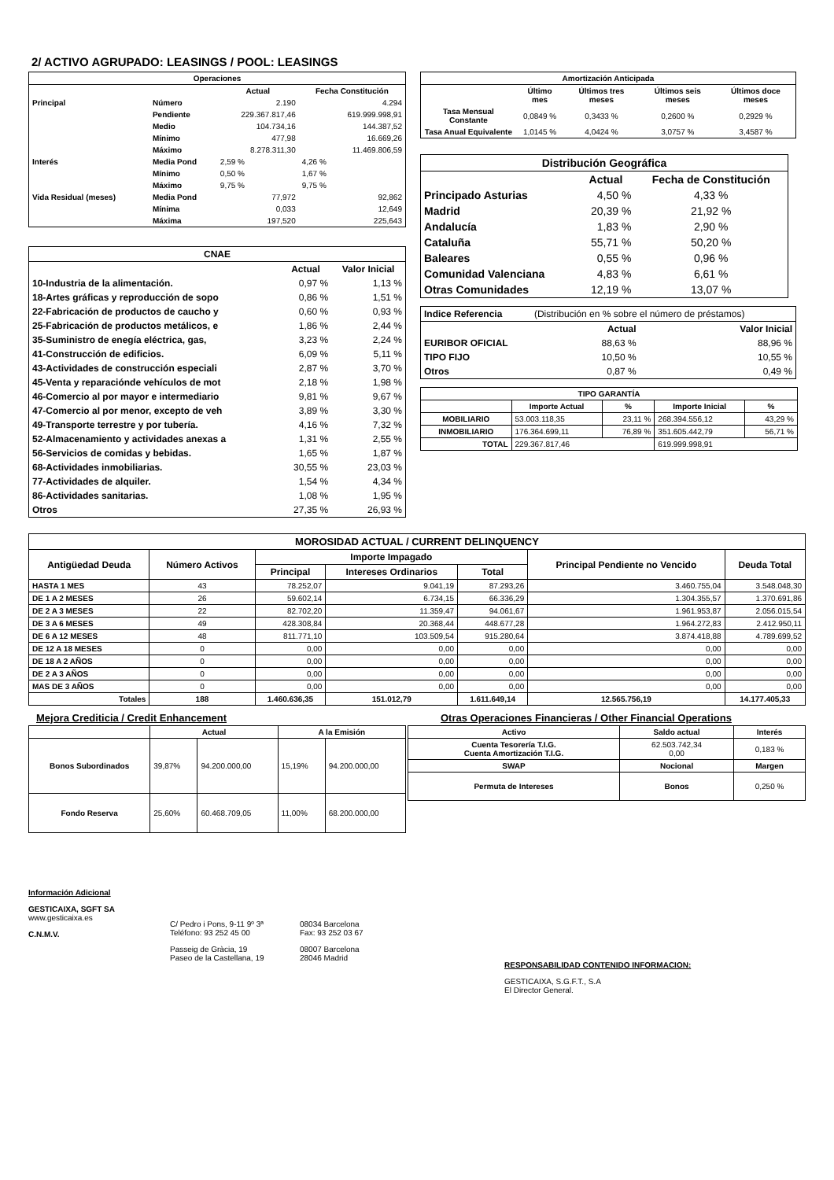2/ ACTIVO AGRUPADO: LEASINGS / POOL: LEASINGS
| Operaciones | | | |
| --- | --- | --- | --- |
| | | Actual | Fecha Constitución |
| Principal | Número | 2.190 | 4.294 |
| | Pendiente | 229.367.817,46 | 619.999.998,91 |
| | Medio | 104.734,16 | 144.387,52 |
| | Mínimo | 477,98 | 16.669,26 |
| | Máximo | 8.278.311,30 | 11.469.806,59 |
| Interés | Media Pond | 2,59 % | 4,26 % |
| | Mínimo | 0,50 % | 1,67 % |
| | Máximo | 9,75 % | 9,75 % |
| Vida Residual (meses) | Media Pond | 77,972 | 92,862 |
| | Mínima | 0,033 | 12,649 |
| | Máxima | 197,520 | 225,643 |
| CNAE | | |
| --- | --- | --- |
| | Actual | Valor Inicial |
| 10-Industria de la alimentación. | 0,97 % | 1,13 % |
| 18-Artes gráficas y reproducción de sopo | 0,86 % | 1,51 % |
| 22-Fabricación de productos de caucho y | 0,60 % | 0,93 % |
| 25-Fabricación de productos metálicos, e | 1,86 % | 2,44 % |
| 35-Suministro de enegía eléctrica, gas, | 3,23 % | 2,24 % |
| 41-Construcción de edificios. | 6,09 % | 5,11 % |
| 43-Actividades de construcción especiali | 2,87 % | 3,70 % |
| 45-Venta y reparaciónde vehículos de mot | 2,18 % | 1,98 % |
| 46-Comercio al por mayor e intermediario | 9,81 % | 9,67 % |
| 47-Comercio al por menor, excepto de veh | 3,89 % | 3,30 % |
| 49-Transporte terrestre y por tubería. | 4,16 % | 7,32 % |
| 52-Almacenamiento y actividades anexas a | 1,31 % | 2,55 % |
| 56-Servicios de comidas y bebidas. | 1,65 % | 1,87 % |
| 68-Actividades inmobiliarias. | 30,55 % | 23,03 % |
| 77-Actividades de alquiler. | 1,54 % | 4,34 % |
| 86-Actividades sanitarias. | 1,08 % | 1,95 % |
| Otros | 27,35 % | 26,93 % |
| Amortización Anticipada | | | | |
| --- | --- | --- | --- | --- |
| | Último mes | Últimos tres meses | Últimos seis meses | Últimos doce meses |
| Tasa Mensual Constante | 0,0849 % | 0,3433 % | 0,2600 % | 0,2929 % |
| Tasa Anual Equivalente | 1,0145 % | 4,0424 % | 3,0757 % | 3,4587 % |
| Distribución Geográfica | | |
| --- | --- | --- |
| | Actual | Fecha de Constitución |
| Principado Asturias | 4,50 % | 4,33 % |
| Madrid | 20,39 % | 21,92 % |
| Andalucía | 1,83 % | 2,90 % |
| Cataluña | 55,71 % | 50,20 % |
| Baleares | 0,55 % | 0,96 % |
| Comunidad Valenciana | 4,83 % | 6,61 % |
| Otras Comunidades | 12,19 % | 13,07 % |
| Indice Referencia | (Distribución en % sobre el número de préstamos) | |
| | Actual | Valor Inicial |
| EURIBOR OFICIAL | 88,63 % | 88,96 % |
| TIPO FIJO | 10,50 % | 10,55 % |
| Otros | 0,87 % | 0,49 % |
| TIPO GARANTÍA | | | | |
| --- | --- | --- | --- | --- |
| | Importe Actual | % | Importe Inicial | % |
| MOBILIARIO | 53.003.118,35 | 23,11 % | 268.394.556,12 | 43,29 % |
| INMOBILIARIO | 176.364.699,11 | 76,89 % | 351.605.442,79 | 56,71 % |
| TOTAL | 229.367.817,46 | | 619.999.998,91 | |
| MOROSIDAD ACTUAL / CURRENT DELINQUENCY | | | | | | |
| --- | --- | --- | --- | --- | --- | --- |
| Antigüedad Deuda | Número Activos | Importe Impagado | | | Principal Pendiente no Vencido | Deuda Total |
| | | Principal | Intereses Ordinarios | Total | | |
| HASTA 1 MES | 43 | 78.252,07 | 9.041,19 | 87.293,26 | 3.460.755,04 | 3.548.048,30 |
| DE 1 A 2 MESES | 26 | 59.602,14 | 6.734,15 | 66.336,29 | 1.304.355,57 | 1.370.691,86 |
| DE 2 A 3 MESES | 22 | 82.702,20 | 11.359,47 | 94.061,67 | 1.961.953,87 | 2.056.015,54 |
| DE 3 A 6 MESES | 49 | 428.308,84 | 20.368,44 | 448.677,28 | 1.964.272,83 | 2.412.950,11 |
| DE 6 A 12 MESES | 48 | 811.771,10 | 103.509,54 | 915.280,64 | 3.874.418,88 | 4.789.699,52 |
| DE 12 A 18 MESES | 0 | 0,00 | 0,00 | 0,00 | 0,00 | 0,00 |
| DE 18 A 2 AÑOS | 0 | 0,00 | 0,00 | 0,00 | 0,00 | 0,00 |
| DE 2 A 3 AÑOS | 0 | 0,00 | 0,00 | 0,00 | 0,00 | 0,00 |
| MAS DE 3 AÑOS | 0 | 0,00 | 0,00 | 0,00 | 0,00 | 0,00 |
| Totales | 188 | 1.460.636,35 | 151.012,79 | 1.611.649,14 | 12.565.756,19 | 14.177.405,33 |
Mejora Crediticia / Credit Enhancement Otras Operaciones Financieras / Other Financial Operations
| | Actual | | A la Emisión | |
| --- | --- | --- | --- | --- |
| Bonos Subordinados | 39,87% | 94.200.000,00 | 15,19% | 94.200.000,00 |
| Fondo Reserva | 25,60% | 60.468.709,05 | 11,00% | 68.200.000,00 |
| Activo | Saldo actual | Interés |
| --- | --- | --- |
| Cuenta Tesorería T.I.G. Cuenta Amortización T.I.G. | 62.503.742,34 0,00 | 0,183 % |
| SWAP | Nocional | Margen |
| Permuta de Intereses | Bonos | 0,250 % |
Información Adicional
GESTICAIXA, SGFT SA
www.gesticaixa.es
C.N.M.V.
C/ Pedro i Pons, 9-11 9º 3ª
Teléfono: 93 252 45 00
Passeig de Gràcia, 19
Paseo de la Castellana, 19
08034 Barcelona
Fax: 93 252 03 67
08007 Barcelona
28046 Madrid
RESPONSABILIDAD CONTENIDO INFORMACION:
GESTICAIXA, S.G.F.T., S.A
El Director General.